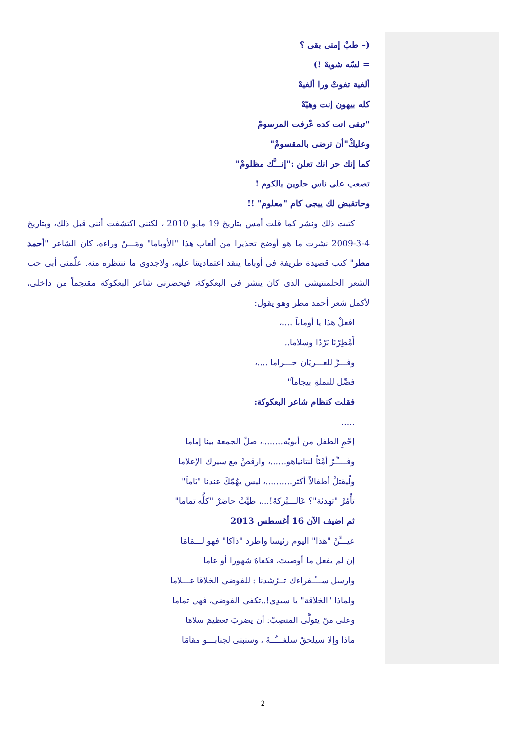(– طبْ إمتى بقى ؟
= لسّه شويهْ !)
ألفية تفوتْ ورا ألفيهْ
كله بيهون إنت وهيّهْ
"تبقى انت كده عْرفت المرسومْ
وعليكْ"أن ترضى بالمقسومْ"
كما إنك حر انك تعلن :"إنـــَّك مظلومْ"
تصعب على ناس حلوين بالكوم !
وحاتقبض لك ييجى كام "معلوم" !!
كتبت ذلك ونشر كما قلت أمس بتاريخ 19 مايو 2010 ، لكننى اكتشفت أننى قبل ذلك، وبتاريخ 4-3-2009 نشرت ما هو أوضح تحذيرا من ألعاب هذا "الأوباما" ومَـــنْ وراءه، كان الشاعر "أحمد مطر" كتب قصيدة طريفة فى أوباما ينقد اعتماديتنا عليه، ولاجدوى ما ننتظره منه. علّمنى أبى حب الشعر الحلمنتيشى الذى كان ينشر فى البعكوكة، فيحضرنى شاعر البعكوكة مقتحِماً من داخلى، لأكمل شعر أحمد مطر وهو يقول:
افعلْ هذا يا أوماباَ ....،
أَمْطِرْنَا بَرْدًا وسلاما..
وفـــرِّ للعـــريَان حـــراما ....،
فصِّل للنملةِ بيجاماَ"
فقلت كنظام شاعر البعكوكة:
.....
إحْمِ الطفل من أبويْه........، صلّ الجمعة بينا إماما
وفــــِّـرْ أمْنَاً لنتانياهو......، وارقصْ مع سيرك الإعلاما
ولْيقتلْ أطفالاً أكثر..........، ليس يهُمّكَ عندنا "يَاماَ"
تأْمُرْ "تهدئة"؟ عَالـــبْركهْ!...، طيِّبْ حاضرْ "كلُّه تماما"
ثم اضيف الآن 16 أغسطس 2013
عيـــِّنْ "هذا" اليوم رئيسا واطرد "ذاكا" فهو لـــمَامَا
إن لم يفعل ما أوصيتَ، فكفاهُ شهورا أو عاما
وارسل ســـُـفراءك تــرُشدنا : للفوضى الخلاقا عـــلاما
ولماذا "الخلاقة" يا سيدِى!..تكفى الفوضى، فهى تماما
وعلى منْ يتولَّى المنصِبْ: أن يضربَ تعظيمَ سلامَا
ماذا وإلا سيلحقْ سلفـــُــهُ ، وسنبنى لجنابـــو مقامَا
2